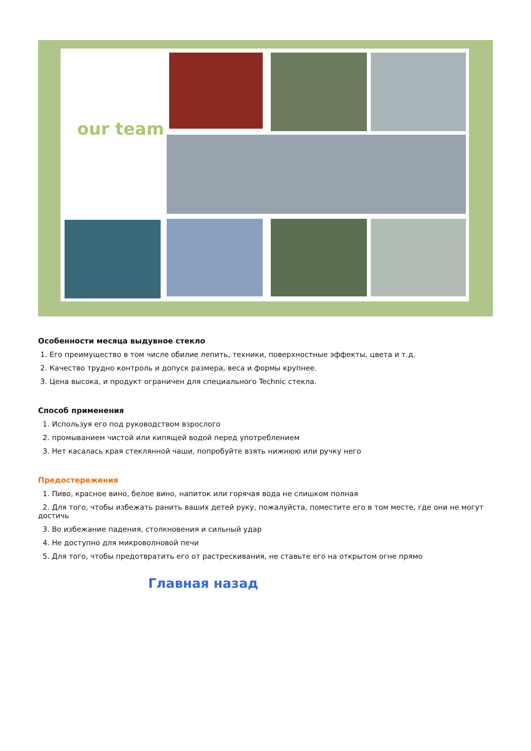our team
Особенности месяца выдувное стекло
1. Его преимущество в том числе обилие лепить, техники, поверхностные эффекты, цвета и т.д.
2. Качество трудно контроль и допуск размера, веса и формы крупнее.
3. Цена высока, и продукт ограничен для специального Technic стекла.
Способ применения
1. Используя его под руководством взрослого
2. промыванием чистой или кипящей водой перед употреблением
3. Нет касалась края стеклянной чаши, попробуйте взять нижнюю или ручку него
Предостережения
1. Пиво, красное вино, белое вино, напиток или горячая вода не слишком полная
2. Для того, чтобы избежать ранить ваших детей руку, пожалуйста, поместите его в том месте, где они не могут достичь
3. Во избежание падения, столкновения и сильный удар
4. Не доступно для микроволновой печи
5. Для того, чтобы предотвратить его от растрескивания, не ставьте его на открытом огне прямо
Главная назад